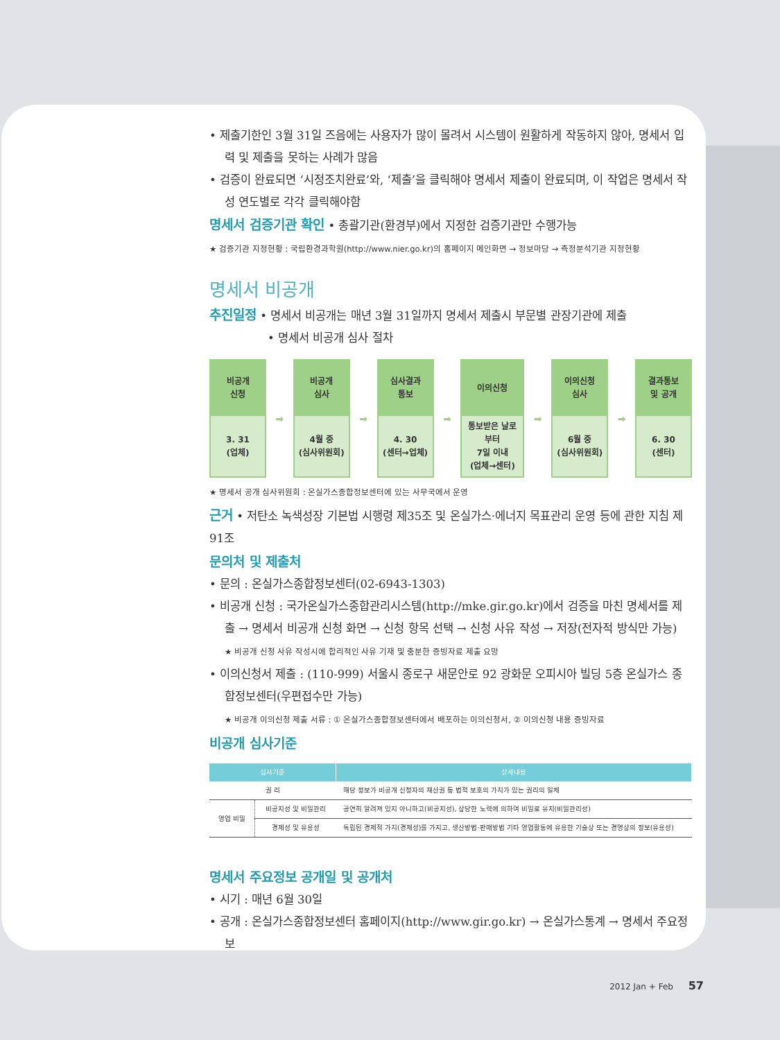• 제출기한인 3월 31일 즈음에는 사용자가 많이 몰려서 시스템이 원활하게 작동하지 않아, 명세서 입력 및 제출을 못하는 사례가 많음
• 검증이 완료되면 ‘시정조치완료’와, ‘제출’을 클릭해야 명세서 제출이 완료되며, 이 작업은 명세서 작성 연도별로 각각 클릭해야함
명세서 검증기관 확인 • 총괄기관(환경부)에서 지정한 검증기관만 수행가능
★ 검증기관 지정현황 : 국립환경과학원(http://www.nier.go.kr)의 홈페이지 메인화면 → 정보마당 → 측정분석기관 지정현황
명세서 비공개
추진일정 • 명세서 비공개는 매년 3월 31일까지 명세서 제출시 부문별 관장기관에 제출
• 명세서 비공개 심사 절차
비공개
신청
3. 31
(업체)
➡
비공개
심사
4월 중
(심사위원회)
➡
심사결과
통보
4. 30
(센터→업체)
➡
이의신청
통보받은 날로
부터
7일 이내
(업체→센터)
➡
이의신청
심사
6월 중
(심사위원회)
➡
결과통보
및 공개
6. 30
(센터)
★ 명세서 공개 심사위원회 : 온실가스종합정보센터에 있는 사무국에서 운영
근거 • 저탄소 녹색성장 기본법 시행령 제35조 및 온실가스·에너지 목표관리 운영 등에 관한 지침 제91조
문의처 및 제출처
• 문의 : 온실가스종합정보센터(02-6943-1303)
• 비공개 신청 : 국가온실가스종합관리시스템(http://mke.gir.go.kr)에서 검증을 마친 명세서를 제출 → 명세서 비공개 신청 화면 → 신청 항목 선택 → 신청 사유 작성 → 저장(전자적 방식만 가능)
★ 비공개 신청 사유 작성시에 합리적인 사유 기재 및 충분한 증빙자료 제출 요망
• 이의신청서 제출 : (110-999) 서울시 종로구 새문안로 92 광화문 오피시아 빌딩 5층 온실가스 종합정보센터(우편접수만 가능)
★ 비공개 이의신청 제출 서류 : ① 온실가스종합정보센터에서 배포하는 이의신청서, ② 이의신청 내용 증빙자료
비공개 심사기준
| 심사기준 | | 상세내용 |
| --- | --- | --- |
| 권 리 | | 해당 정보가 비공개 신청자의 재산권 등 법적 보호의 가치가 있는 권리의 일체 |
| 영업 비밀 | 비공지성 및 비밀관리 | 공연히 알려져 있지 아니하고(비공지성), 상당한 노력에 의하여 비밀로 유지(비밀관리성) |
| | 경제성 및 유용성 | 독립된 경제적 가치(경제성)를 가지고, 생산방법·판매방법 기타 영업활동에 유용한 기술상 또는 경영상의 정보(유용성) |
명세서 주요정보 공개일 및 공개처
• 시기 : 매년 6월 30일
• 공개 : 온실가스종합정보센터 홈페이지(http://www.gir.go.kr) → 온실가스통계 → 명세서 주요정보
2012 Jan + Feb 57